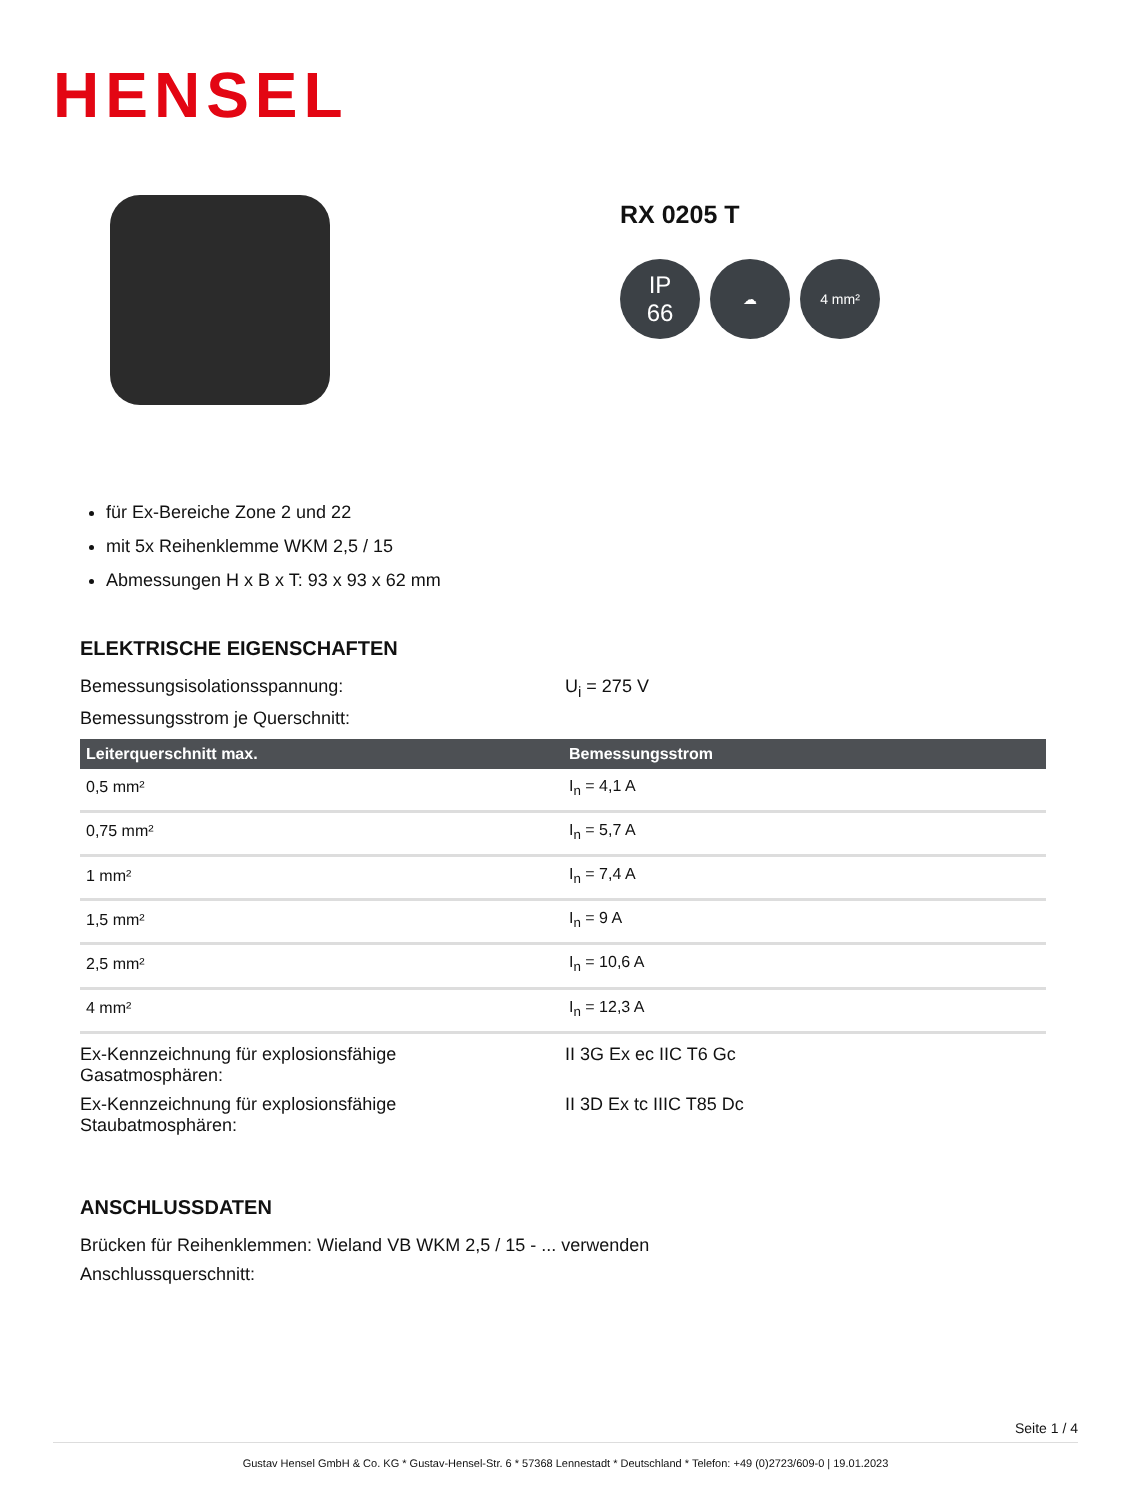HENSEL
RX 0205 T
IP
66
☁ 4 mm²
für Ex-Bereiche Zone 2 und 22
mit 5x Reihenklemme WKM 2,5 / 15
Abmessungen H x B x T: 93 x 93 x 62 mm
ELEKTRISCHE EIGENSCHAFTEN
Bemessungsisolationsspannung: U<sub>i</sub> = 275 V
Bemessungsstrom je Querschnitt:
| Leiterquerschnitt max. | Bemessungsstrom |
| --- | --- |
| 0,5 mm² | I<sub>n</sub> = 4,1 A |
| 0,75 mm² | I<sub>n</sub> = 5,7 A |
| 1 mm² | I<sub>n</sub> = 7,4 A |
| 1,5 mm² | I<sub>n</sub> = 9 A |
| 2,5 mm² | I<sub>n</sub> = 10,6 A |
| 4 mm² | I<sub>n</sub> = 12,3 A |
Ex-Kennzeichnung für explosionsfähige
Gasatmosphären:
II 3G Ex ec IIC T6 Gc
Ex-Kennzeichnung für explosionsfähige
Staubatmosphären:
II 3D Ex tc IIIC T85 Dc
ANSCHLUSSDATEN
Brücken für Reihenklemmen: Wieland VB WKM 2,5 / 15 - ... verwenden
Anschlussquerschnitt:
Seite 1 / 4
Gustav Hensel GmbH & Co. KG * Gustav-Hensel-Str. 6 * 57368 Lennestadt * Deutschland * Telefon: +49 (0)2723/609-0 | 19.01.2023